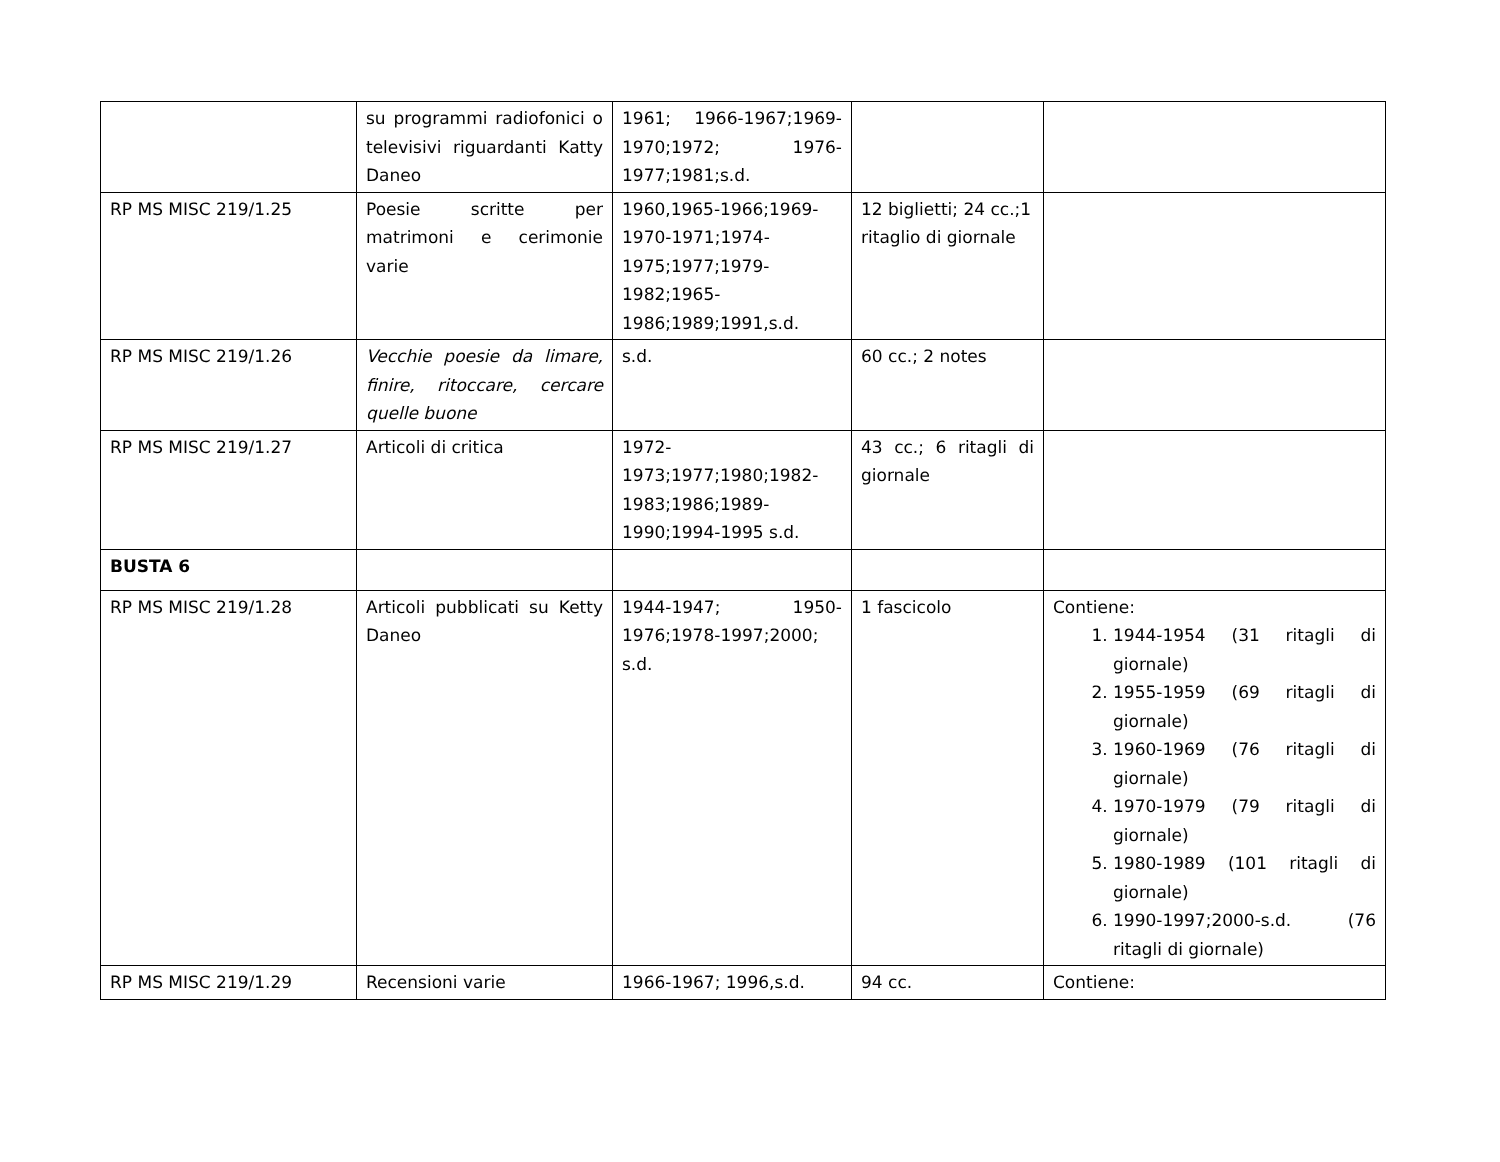| | su programmi radiofonici o televisivi riguardanti Katty Daneo | 1961; 1966-1967;1969-1970;1972; 1976-1977;1981;s.d. | | |
| RP MS MISC 219/1.25 | Poesie scritte per matrimoni e cerimonie varie | 1960,1965-1966;1969-1970-1971;1974-1975;1977;1979-1982;1965-1986;1989;1991,s.d. | 12 biglietti; 24 cc.;1 ritaglio di giornale | |
| RP MS MISC 219/1.26 | Vecchie poesie da limare, finire, ritoccare, cercare quelle buone | s.d. | 60 cc.; 2 notes | |
| RP MS MISC 219/1.27 | Articoli di critica | 1972-1973;1977;1980;1982-1983;1986;1989-1990;1994-1995 s.d. | 43 cc.; 6 ritagli di giornale | |
| BUSTA 6 | | | | |
| RP MS MISC 219/1.28 | Articoli pubblicati su Ketty Daneo | 1944-1947; 1950-1976;1978-1997;2000; s.d. | 1 fascicolo | Contiene: 1. 1944-1954 (31 ritagli di giornale) 2. 1955-1959 (69 ritagli di giornale) 3. 1960-1969 (76 ritagli di giornale) 4. 1970-1979 (79 ritagli di giornale) 5. 1980-1989 (101 ritagli di giornale) 6. 1990-1997;2000-s.d. (76 ritagli di giornale) |
| RP MS MISC 219/1.29 | Recensioni varie | 1966-1967; 1996,s.d. | 94 cc. | Contiene: |